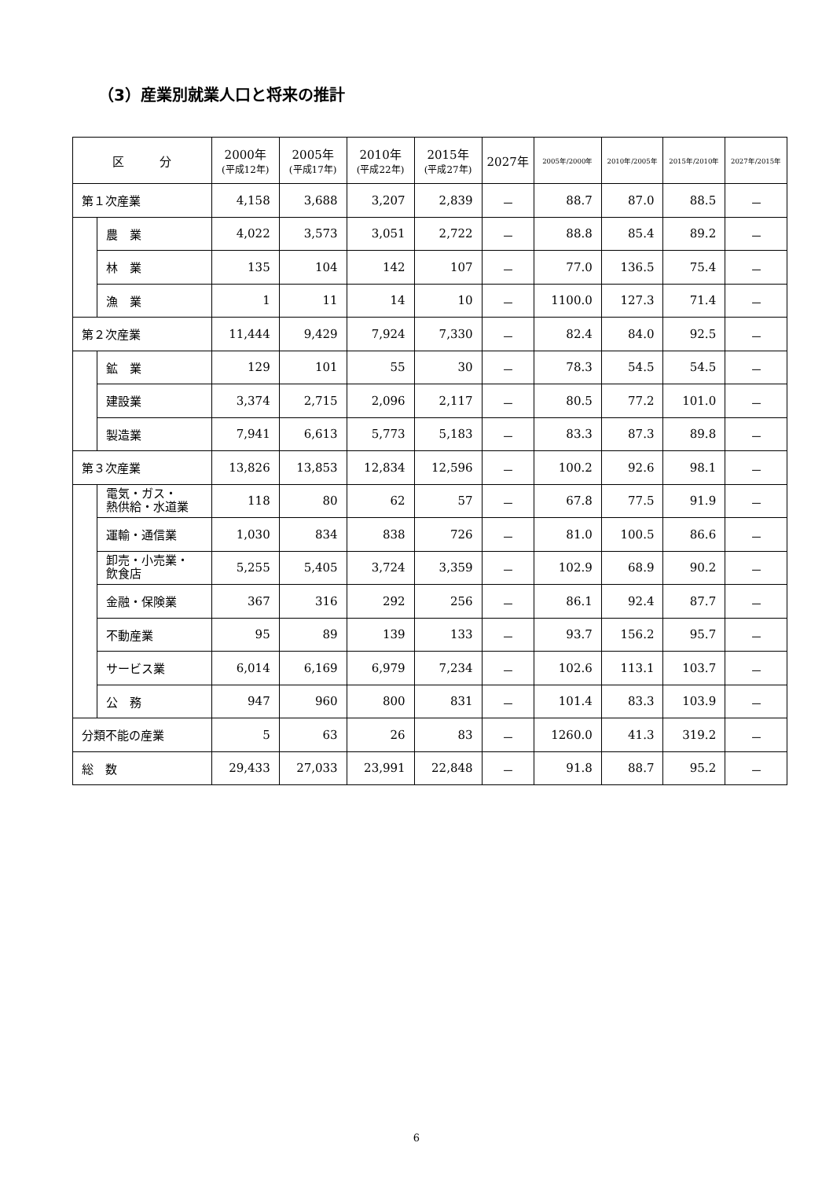（3）産業別就業人口と将来の推計
| 区 分 | | 2000年 (平成12年) | 2005年 (平成17年) | 2010年 (平成22年) | 2015年 (平成27年) | 2027年 | 2005年/2000年 | 2010年/2005年 | 2015年/2010年 | 2027年/2015年 |
| --- | --- | --- | --- | --- | --- | --- | --- | --- | --- | --- |
| 第１次産業 | | 4,158 | 3,688 | 3,207 | 2,839 | － | 88.7 | 87.0 | 88.5 | － |
| | 農 業 | 4,022 | 3,573 | 3,051 | 2,722 | － | 88.8 | 85.4 | 89.2 | － |
| | 林 業 | 135 | 104 | 142 | 107 | － | 77.0 | 136.5 | 75.4 | － |
| | 漁 業 | 1 | 11 | 14 | 10 | － | 1100.0 | 127.3 | 71.4 | － |
| 第２次産業 | | 11,444 | 9,429 | 7,924 | 7,330 | － | 82.4 | 84.0 | 92.5 | － |
| | 鉱 業 | 129 | 101 | 55 | 30 | － | 78.3 | 54.5 | 54.5 | － |
| | 建設業 | 3,374 | 2,715 | 2,096 | 2,117 | － | 80.5 | 77.2 | 101.0 | － |
| | 製造業 | 7,941 | 6,613 | 5,773 | 5,183 | － | 83.3 | 87.3 | 89.8 | － |
| 第３次産業 | | 13,826 | 13,853 | 12,834 | 12,596 | － | 100.2 | 92.6 | 98.1 | － |
| | 電気・ガス・ 熱供給・水道業 | 118 | 80 | 62 | 57 | － | 67.8 | 77.5 | 91.9 | － |
| | 運輸・通信業 | 1,030 | 834 | 838 | 726 | － | 81.0 | 100.5 | 86.6 | － |
| | 卸売・小売業・ 飲食店 | 5,255 | 5,405 | 3,724 | 3,359 | － | 102.9 | 68.9 | 90.2 | － |
| | 金融・保険業 | 367 | 316 | 292 | 256 | － | 86.1 | 92.4 | 87.7 | － |
| | 不動産業 | 95 | 89 | 139 | 133 | － | 93.7 | 156.2 | 95.7 | － |
| | サービス業 | 6,014 | 6,169 | 6,979 | 7,234 | － | 102.6 | 113.1 | 103.7 | － |
| | 公 務 | 947 | 960 | 800 | 831 | － | 101.4 | 83.3 | 103.9 | － |
| 分類不能の産業 | | 5 | 63 | 26 | 83 | － | 1260.0 | 41.3 | 319.2 | － |
| 総 数 | | 29,433 | 27,033 | 23,991 | 22,848 | － | 91.8 | 88.7 | 95.2 | － |
6